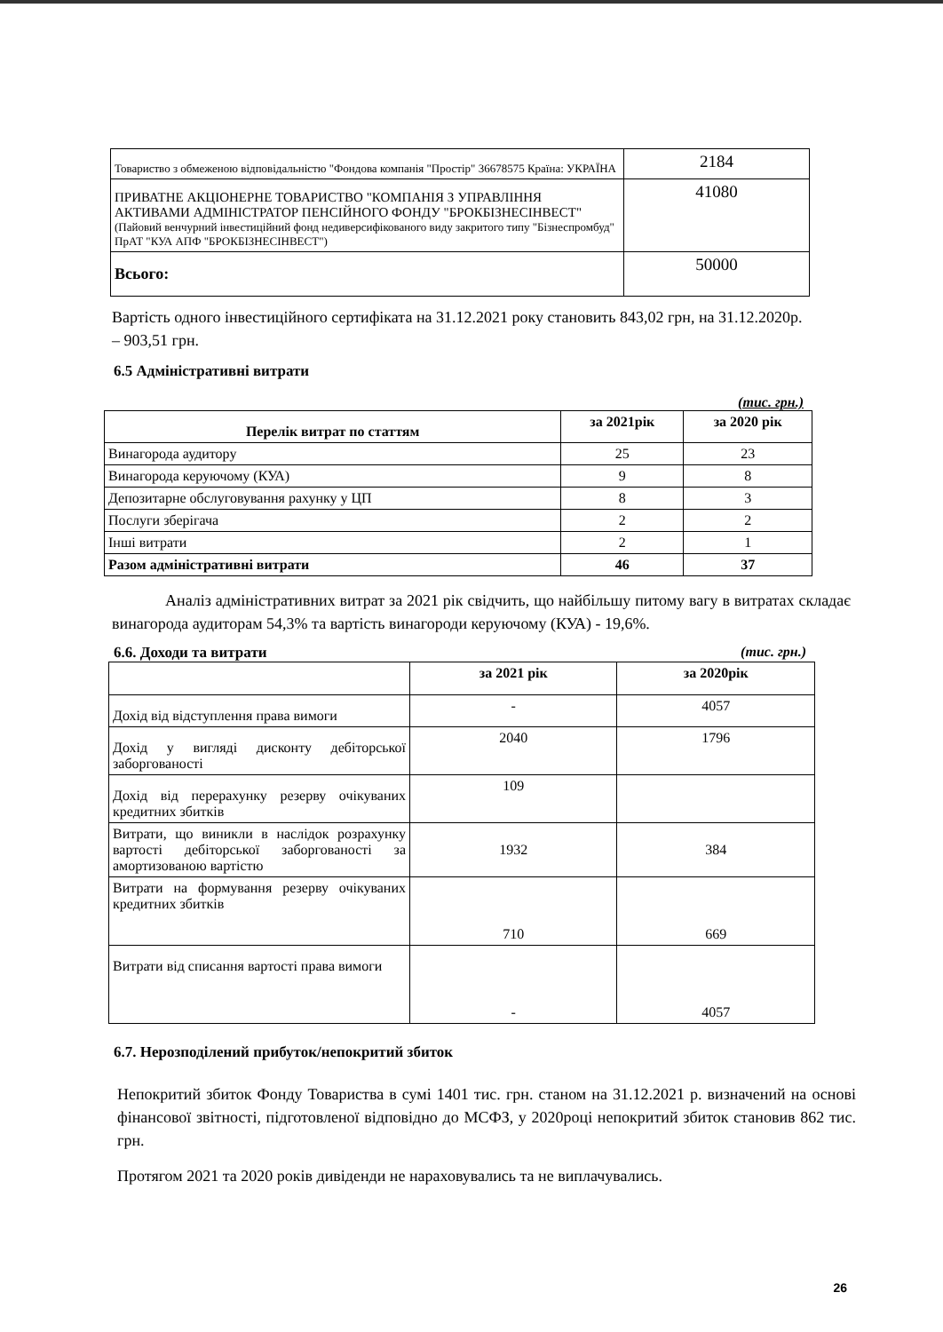| Товариство з обмеженою відповідальністю "Фондова компанія "Простір" 36678575 Країна: УКРАЇНА | 2184 |
| ПРИВАТНЕ АКЦІОНЕРНЕ ТОВАРИСТВО "КОМПАНІЯ З УПРАВЛІННЯ АКТИВАМИ АДМІНІСТРАТОР ПЕНСІЙНОГО ФОНДУ "БРОКБІЗНЕСІНВЕСТ" (Пайовий венчурний інвестиційний фонд недиверсифікованого виду закритого типу "Бізнеспромбуд" ПрАТ "КУА АПФ "БРОКБІЗНЕСІНВЕСТ") | 41080 |
| Всього: | 50000 |
Вартість одного інвестиційного сертифіката на 31.12.2021 року становить 843,02 грн, на 31.12.2020р. – 903,51 грн.
6.5 Адміністративні витрати
(тис. грн.)
| Перелік витрат по статтям | за 2021рік | за 2020 рік |
| --- | --- | --- |
| Винагорода аудитору | 25 | 23 |
| Винагорода керуючому (КУА) | 9 | 8 |
| Депозитарне обслуговування рахунку у ЦП | 8 | 3 |
| Послуги зберігача | 2 | 2 |
| Інші витрати | 2 | 1 |
| Разом адміністративні витрати | 46 | 37 |
Аналіз адміністративних витрат за 2021 рік свідчить, що найбільшу питому вагу в витратах складає винагорода аудиторам 54,3% та вартість винагороди керуючому (КУА) - 19,6%.
6.6. Доходи та витрати (тис. грн.)
| | за 2021 рік | за 2020рік |
| --- | --- | --- |
| Дохід від відступлення права вимоги | - | 4057 |
| Дохід у вигляді дисконту дебіторської заборгованості | 2040 | 1796 |
| Дохід від перерахунку резерву очікуваних кредитних збитків | 109 | |
| Витрати, що виникли в наслідок розрахунку вартості дебіторської заборгованості за амортизованою вартістю | 1932 | 384 |
| Витрати на формування резерву очікуваних кредитних збитків | 710 | 669 |
| Витрати від списання вартості права вимоги | - | 4057 |
6.7. Нерозподілений прибуток/непокритий збиток
Непокритий збиток Фонду Товариства в сумі 1401 тис. грн. станом на 31.12.2021 р. визначений на основі фінансової звітності, підготовленої відповідно до МСФЗ, у 2020році непокритий збиток становив 862 тис. грн.
Протягом 2021 та 2020 років дивіденди не нараховувались та не виплачувались.
26